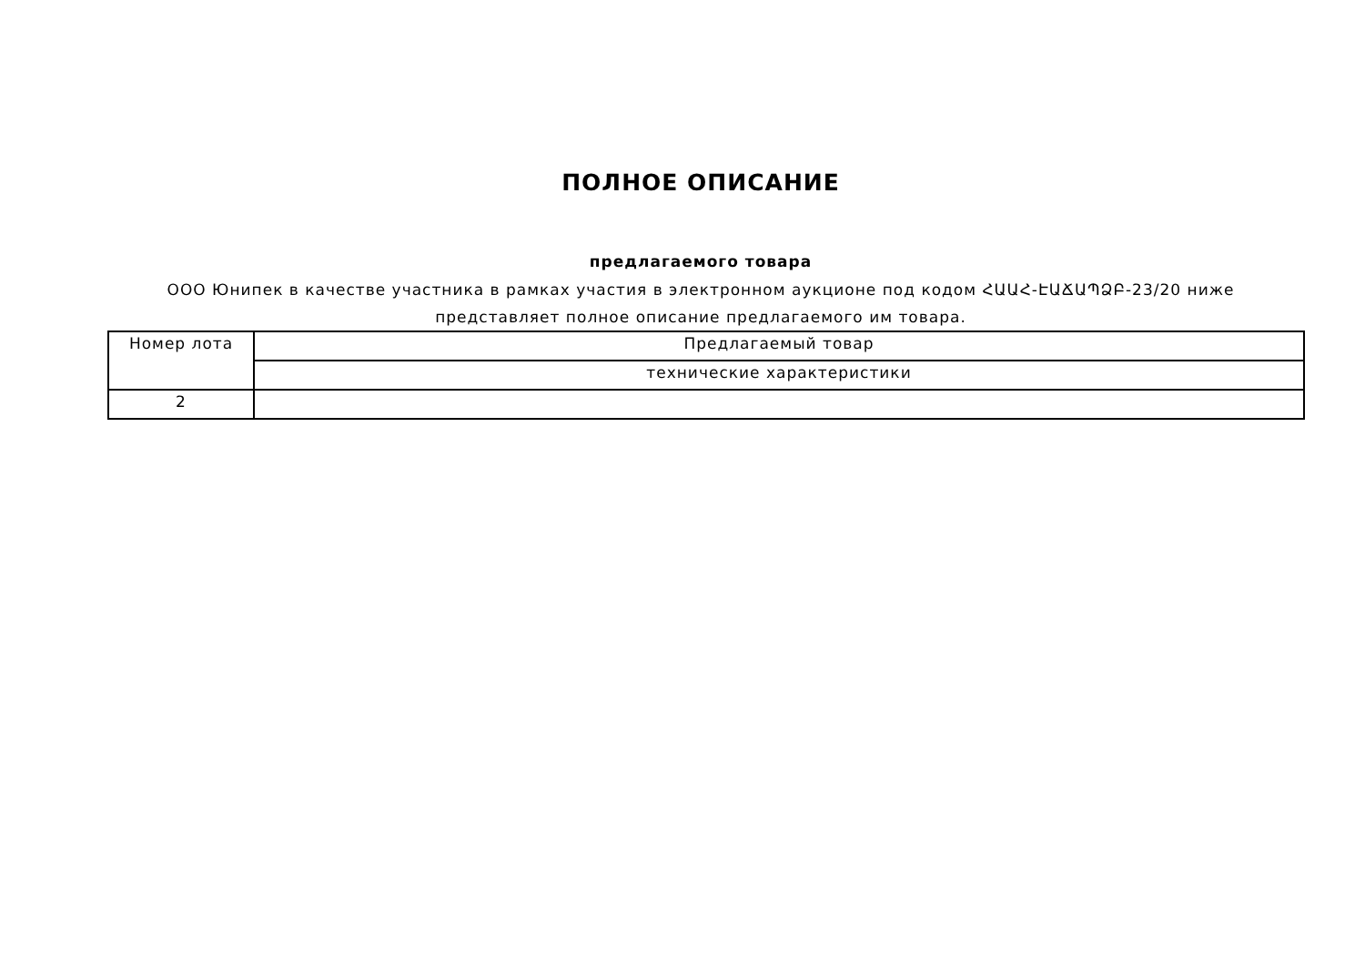ПОЛНОЕ ОПИСАНИЕ
предлагаемого товара
ООО Юнипек в качестве участника в рамках участия в электронном аукционе под кодом ՀԱԱՀ-ԷԱՃԱՊՁԲ-23/20 ниже представляет полное описание предлагаемого им товара.
| Номер лота | Предлагаемый товар |
| | технические характеристики |
| 2 | |